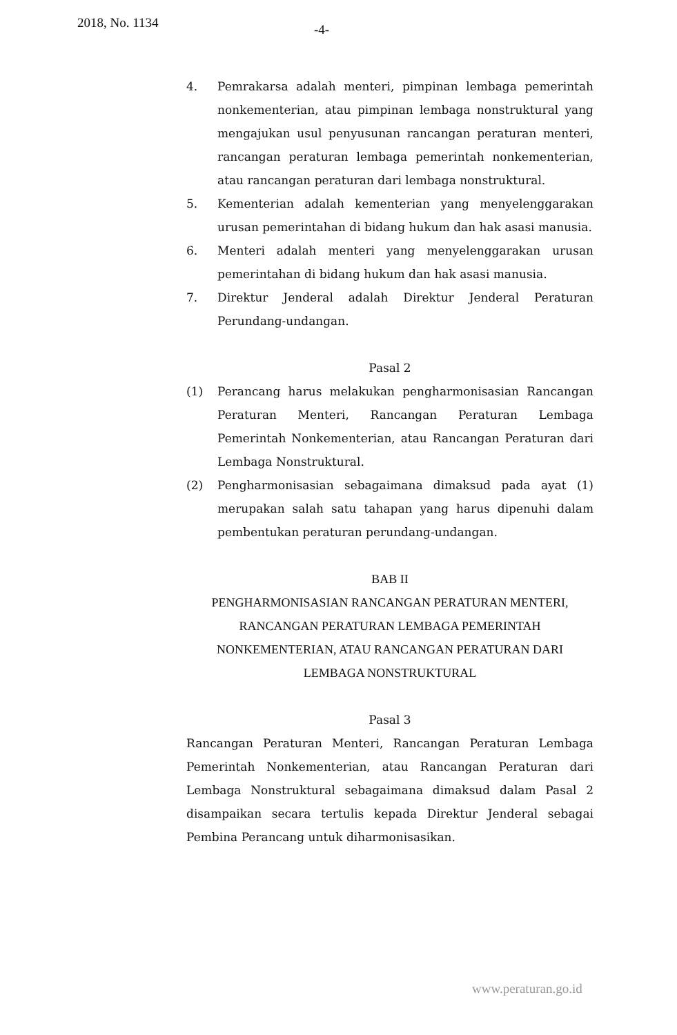2018, No. 1134 -4-
4. Pemrakarsa adalah menteri, pimpinan lembaga pemerintah nonkementerian, atau pimpinan lembaga nonstruktural yang mengajukan usul penyusunan rancangan peraturan menteri, rancangan peraturan lembaga pemerintah nonkementerian, atau rancangan peraturan dari lembaga nonstruktural.
5. Kementerian adalah kementerian yang menyelenggarakan urusan pemerintahan di bidang hukum dan hak asasi manusia.
6. Menteri adalah menteri yang menyelenggarakan urusan pemerintahan di bidang hukum dan hak asasi manusia.
7. Direktur Jenderal adalah Direktur Jenderal Peraturan Perundang-undangan.
Pasal 2
(1) Perancang harus melakukan pengharmonisasian Rancangan Peraturan Menteri, Rancangan Peraturan Lembaga Pemerintah Nonkementerian, atau Rancangan Peraturan dari Lembaga Nonstruktural.
(2) Pengharmonisasian sebagaimana dimaksud pada ayat (1) merupakan salah satu tahapan yang harus dipenuhi dalam pembentukan peraturan perundang-undangan.
BAB II
PENGHARMONISASIAN RANCANGAN PERATURAN MENTERI, RANCANGAN PERATURAN LEMBAGA PEMERINTAH NONKEMENTERIAN, ATAU RANCANGAN PERATURAN DARI LEMBAGA NONSTRUKTURAL
Pasal 3
Rancangan Peraturan Menteri, Rancangan Peraturan Lembaga Pemerintah Nonkementerian, atau Rancangan Peraturan dari Lembaga Nonstruktural sebagaimana dimaksud dalam Pasal 2 disampaikan secara tertulis kepada Direktur Jenderal sebagai Pembina Perancang untuk diharmonisasikan.
www.peraturan.go.id